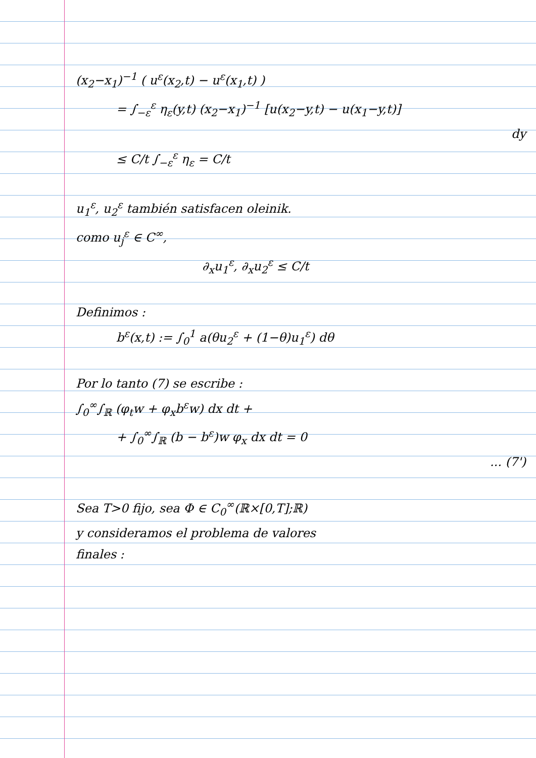(x<sub>2</sub>−x<sub>1</sub>)<sup>−1</sup> ( u<sup>ε</sup>(x<sub>2</sub>,t) − u<sup>ε</sup>(x<sub>1</sub>,t) )
= ∫<sub>−ε</sub><sup>ε</sup> η<sub>ε</sub>(y,t) (x<sub>2</sub>−x<sub>1</sub>)<sup>−1</sup> [u(x<sub>2</sub>−y,t) − u(x<sub>1</sub>−y,t)]
dy
≤ C/t ∫<sub>−ε</sub><sup>ε</sup> η<sub>ε</sub> = C/t
u<sub>1</sub><sup>ε</sup>, u<sub>2</sub><sup>ε</sup> también satisfacen oleinik.
como u<sub>j</sub><sup>ε</sup> ∈ C<sup>∞</sup>,
∂<sub>x</sub>u<sub>1</sub><sup>ε</sup>, ∂<sub>x</sub>u<sub>2</sub><sup>ε</sup> ≤ C/t
Definimos :
b<sup>ε</sup>(x,t) := ∫<sub>0</sub><sup>1</sup> a(θu<sub>2</sub><sup>ε</sup> + (1−θ)u<sub>1</sub><sup>ε</sup>) dθ
Por lo tanto (7) se escribe :
∫<sub>0</sub><sup>∞</sup>∫<sub>ℝ</sub> (φ<sub>t</sub>w + φ<sub>x</sub>b<sup>ε</sup>w) dx dt +
+ ∫<sub>0</sub><sup>∞</sup>∫<sub>ℝ</sub> (b − b<sup>ε</sup>)w φ<sub>x</sub> dx dt = 0
... (7')
Sea T>0 fijo, sea Φ ∈ C<sub>0</sub><sup>∞</sup>(ℝ×[0,T];ℝ)
y consideramos el problema de valores
finales :